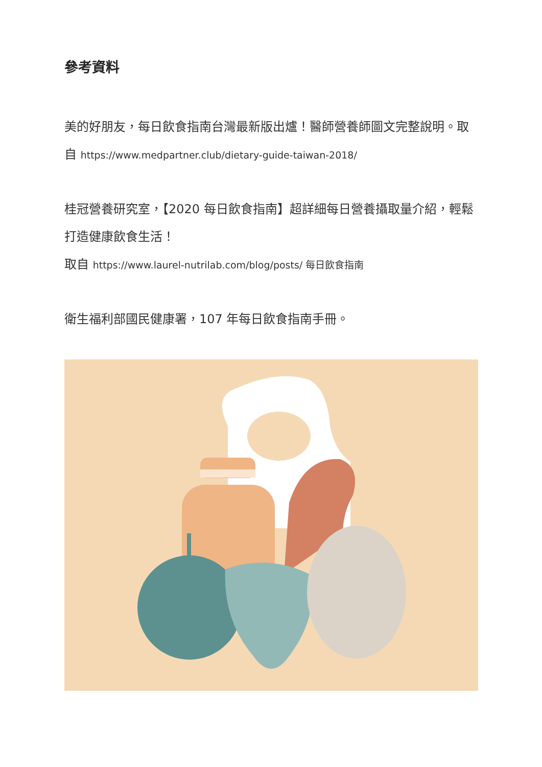參考資料
美的好朋友，每日飲食指南台灣最新版出爐！醫師營養師圖文完整說明。取自 https://www.medpartner.club/dietary-guide-taiwan-2018/
桂冠營養研究室，【2020 每日飲食指南】超詳細每日營養攝取量介紹，輕鬆打造健康飲食生活！
取自 https://www.laurel-nutrilab.com/blog/posts/ 每日飲食指南
衛生福利部國民健康署，107 年每日飲食指南手冊。